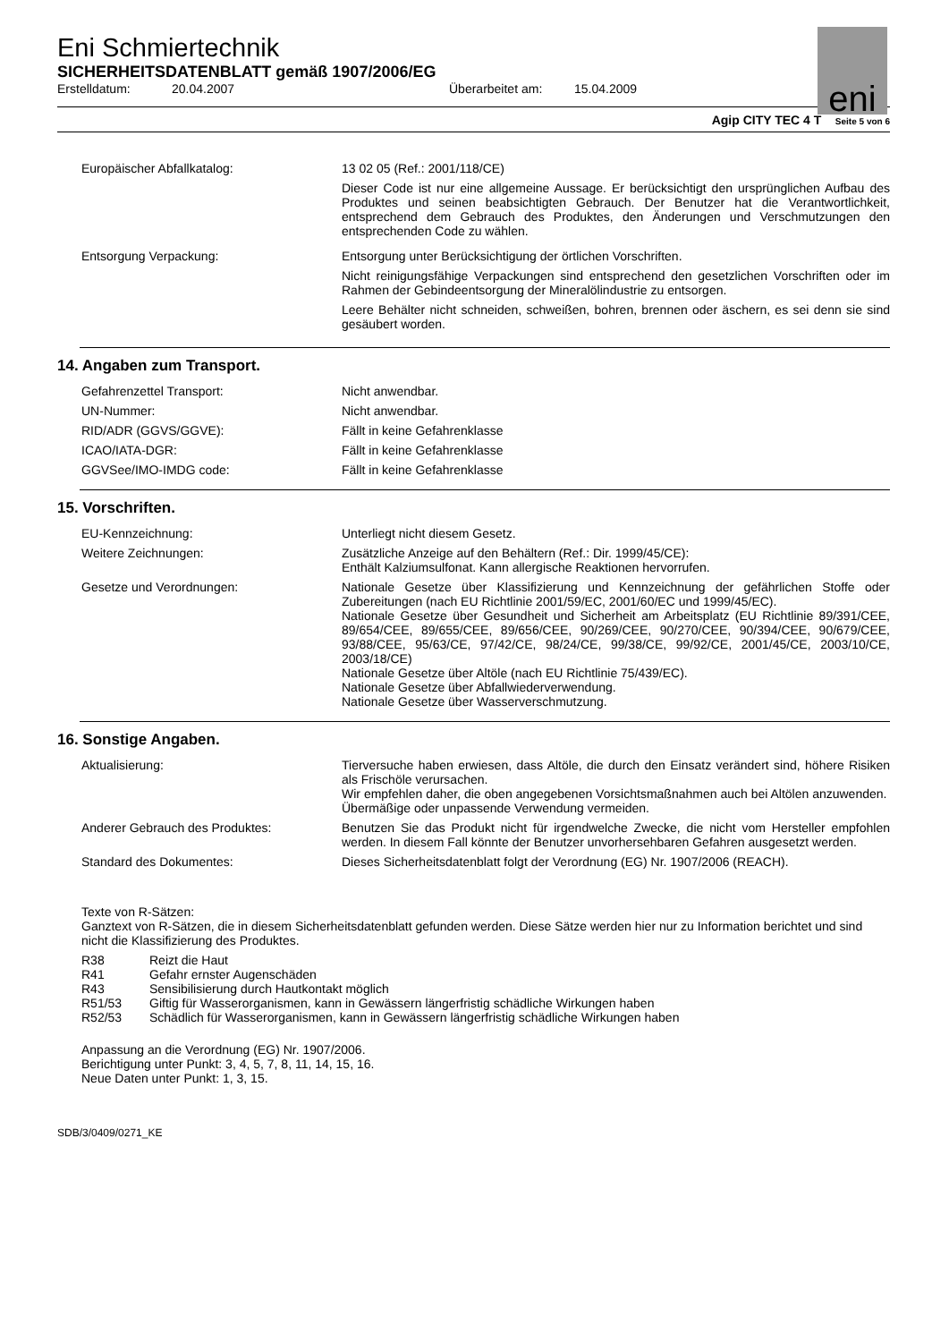eni
Eni Schmiertechnik
SICHERHEITSDATENBLATT gemäß 1907/2006/EG
Erstelldatum: 20.04.2007 Überarbeitet am: 15.04.2009
Agip CITY TEC 4 T Seite 5 von 6
Europäischer Abfallkatalog: 13 02 05 (Ref.: 2001/118/CE)
Dieser Code ist nur eine allgemeine Aussage. Er berücksichtigt den ursprünglichen Aufbau des Produktes und seinen beabsichtigten Gebrauch. Der Benutzer hat die Verantwortlichkeit, entsprechend dem Gebrauch des Produktes, den Änderungen und Verschmutzungen den entsprechenden Code zu wählen.
Entsorgung Verpackung: Entsorgung unter Berücksichtigung der örtlichen Vorschriften.
Nicht reinigungsfähige Verpackungen sind entsprechend den gesetzlichen Vorschriften oder im Rahmen der Gebindeentsorgung der Mineralölindustrie zu entsorgen.
Leere Behälter nicht schneiden, schweißen, bohren, brennen oder äschern, es sei denn sie sind gesäubert worden.
14. Angaben zum Transport.
Gefahrenzettel Transport: Nicht anwendbar.
UN-Nummer: Nicht anwendbar.
RID/ADR (GGVS/GGVE): Fällt in keine Gefahrenklasse
ICAO/IATA-DGR: Fällt in keine Gefahrenklasse
GGVSee/IMO-IMDG code: Fällt in keine Gefahrenklasse
15. Vorschriften.
EU-Kennzeichnung: Unterliegt nicht diesem Gesetz.
Weitere Zeichnungen: Zusätzliche Anzeige auf den Behältern (Ref.: Dir. 1999/45/CE):
Enthält Kalziumsulfonat. Kann allergische Reaktionen hervorrufen.
Gesetze und Verordnungen: Nationale Gesetze über Klassifizierung und Kennzeichnung der gefährlichen Stoffe oder Zubereitungen (nach EU Richtlinie 2001/59/EC, 2001/60/EC und 1999/45/EC).
Nationale Gesetze über Gesundheit und Sicherheit am Arbeitsplatz (EU Richtlinie 89/391/CEE, 89/654/CEE, 89/655/CEE, 89/656/CEE, 90/269/CEE, 90/270/CEE, 90/394/CEE, 90/679/CEE, 93/88/CEE, 95/63/CE, 97/42/CE, 98/24/CE, 99/38/CE, 99/92/CE, 2001/45/CE, 2003/10/CE, 2003/18/CE)
Nationale Gesetze über Altöle (nach EU Richtlinie 75/439/EC).
Nationale Gesetze über Abfallwiederverwendung.
Nationale Gesetze über Wasserverschmutzung.
16. Sonstige Angaben.
Aktualisierung: Tierversuche haben erwiesen, dass Altöle, die durch den Einsatz verändert sind, höhere Risiken als Frischöle verursachen.
Wir empfehlen daher, die oben angegebenen Vorsichtsmaßnahmen auch bei Altölen anzuwenden.
Übermäßige oder unpassende Verwendung vermeiden.
Anderer Gebrauch des Produktes: Benutzen Sie das Produkt nicht für irgendwelche Zwecke, die nicht vom Hersteller empfohlen werden. In diesem Fall könnte der Benutzer unvorhersehbaren Gefahren ausgesetzt werden.
Standard des Dokumentes: Dieses Sicherheitsdatenblatt folgt der Verordnung (EG) Nr. 1907/2006 (REACH).
Texte von R-Sätzen:
Ganztext von R-Sätzen, die in diesem Sicherheitsdatenblatt gefunden werden. Diese Sätze werden hier nur zu Information berichtet und sind nicht die Klassifizierung des Produktes.
R38 Reizt die Haut
R41 Gefahr ernster Augenschäden
R43 Sensibilisierung durch Hautkontakt möglich
R51/53 Giftig für Wasserorganismen, kann in Gewässern längerfristig schädliche Wirkungen haben
R52/53 Schädlich für Wasserorganismen, kann in Gewässern längerfristig schädliche Wirkungen haben
Anpassung an die Verordnung (EG) Nr. 1907/2006.
Berichtigung unter Punkt: 3, 4, 5, 7, 8, 11, 14, 15, 16.
Neue Daten unter Punkt: 1, 3, 15.
SDB/3/0409/0271_KE